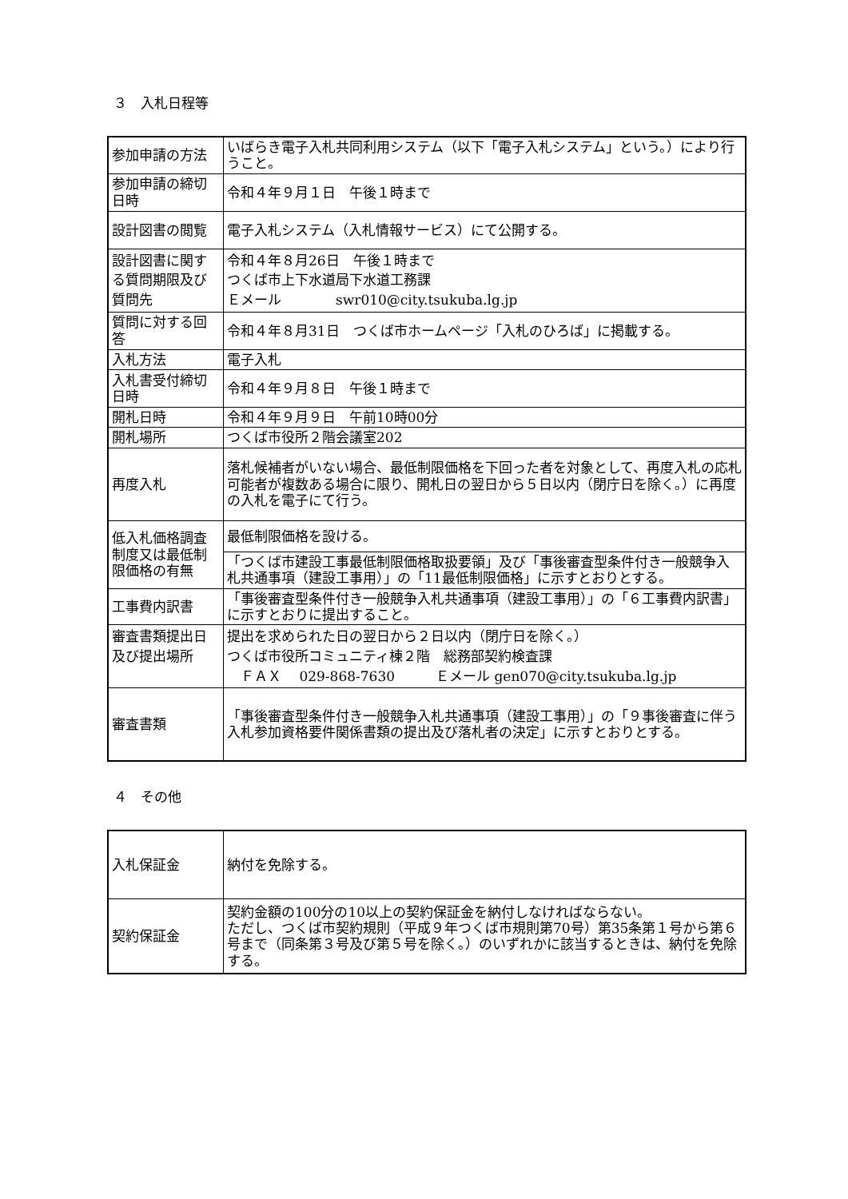３　入札日程等
| 参加申請の方法 | いばらき電子入札共同利用システム（以下「電子入札システム」という。）により行うこと。 |
| 参加申請の締切日時 | 令和４年９月１日 午後１時まで |
| 設計図書の閲覧 | 電子入札システム（入札情報サービス）にて公開する。 |
| 設計図書に関する質問期限及び質問先 | 令和４年８月26日 午後１時まで つくば市上下水道局下水道工務課 Ｅメール swr010@city.tsukuba.lg.jp |
| 質問に対する回答 | 令和４年８月31日 つくば市ホームページ「入札のひろば」に掲載する。 |
| 入札方法 | 電子入札 |
| 入札書受付締切日時 | 令和４年９月８日 午後１時まで |
| 開札日時 | 令和４年９月９日 午前10時00分 |
| 開札場所 | つくば市役所２階会議室202 |
| 再度入札 | 落札候補者がいない場合、最低制限価格を下回った者を対象として、再度入札の応札可能者が複数ある場合に限り、開札日の翌日から５日以内（閉庁日を除く。）に再度の入札を電子にて行う。 |
| 低入札価格調査制度又は最低制限価格の有無 | 最低制限価格を設ける。 |
| | 「つくば市建設工事最低制限価格取扱要領」及び「事後審査型条件付き一般競争入札共通事項（建設工事用）」の「11最低制限価格」に示すとおりとする。 |
| 工事費内訳書 | 「事後審査型条件付き一般競争入札共通事項（建設工事用）」の「６工事費内訳書」に示すとおりに提出すること。 |
| 審査書類提出日及び提出場所 | 提出を求められた日の翌日から２日以内（閉庁日を除く。） つくば市役所コミュニティ棟２階 総務部契約検査課 ＦＡＸ 029-868-7630 Ｅメール gen070@city.tsukuba.lg.jp |
| 審査書類 | 「事後審査型条件付き一般競争入札共通事項（建設工事用）」の「９事後審査に伴う入札参加資格要件関係書類の提出及び落札者の決定」に示すとおりとする。 |
４　その他
| 入札保証金 | 納付を免除する。 |
| 契約保証金 | 契約金額の100分の10以上の契約保証金を納付しなければならない。 ただし、つくば市契約規則（平成９年つくば市規則第70号）第35条第１号から第６号まで（同条第３号及び第５号を除く。）のいずれかに該当するときは、納付を免除する。 |